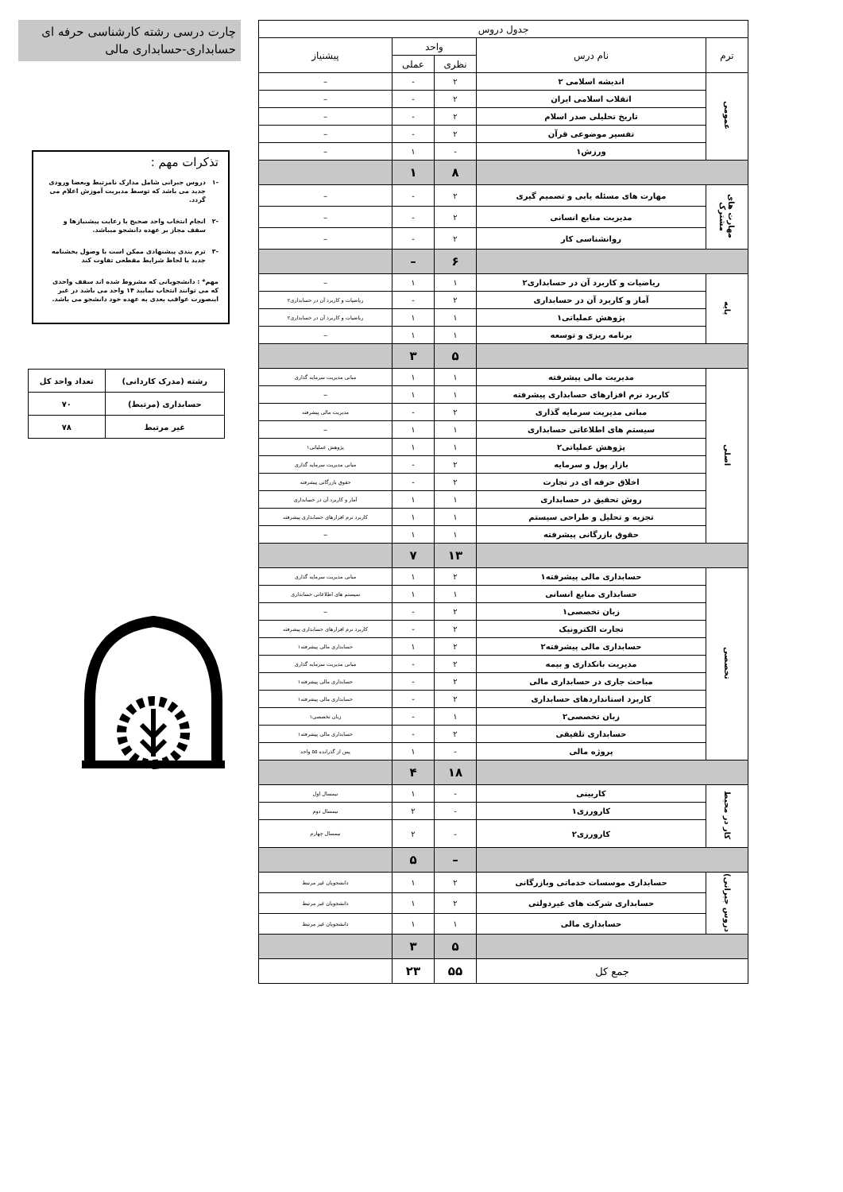چارت درسی رشته کارشناسی حرفه ای حسابداری-حسابداری مالی
تذکرات مهم :
-۱ دروس جبرانی شامل مدارک نامرتبط وبعضا ورودی جدید می باشد که توسط مدیریت آموزش اعلام می گردد.
-۲ انجام انتخاب واحد صحیح با رعایت پیشنیازها و سقف مجاز بر عهده دانشجو میباشد.
-۳ ترم بندی پیشنهادی ممکن است با وصول بخشنامه جدید یا لحاظ شرایط مقطعی تفاوت کند
مهم* : دانشجویانی که مشروط شده اند سقف واحدی که می توانند انتخاب نمایید ۱۴ واحد می باشد در غیر اینصورت عواقب بعدی به عهده خود دانشجو می باشد.
| رشته (مدرک کاردانی) | تعداد واحد کل |
| --- | --- |
| حسابداری (مرتبط) | ۷۰ |
| غیر مرتبط | ۷۸ |
| جدول دروس | | | | |
| --- | --- | --- | --- | --- |
| ترم | نام درس | واحد | | پیشنیاز |
| | | نظری | عملی | |
| عمومی | اندیشه اسلامی ۲ | ۲ | - | – |
| | انقلاب اسلامی ایران | ۲ | - | – |
| | تاریخ تحلیلی صدر اسلام | ۲ | - | – |
| | تفسیر موضوعی قرآن | ۲ | - | – |
| | ورزش۱ | - | ۱ | – |
| | | ۸ | ۱ | |
| مهارت های مشترک | مهارت های مسئله یابی و تصمیم گیری | ۲ | - | – |
| | مدیریت منابع انسانی | ۲ | - | – |
| | روانشناسی کار | ۲ | - | – |
| | | ۶ | – | |
| پایه | ریاضیات و کاربرد آن در حسابداری۲ | ۱ | ۱ | – |
| | آمار و کاربرد آن در حسابداری | ۲ | - | ریاضیات و کاربرد آن در حسابداری۲ |
| | پژوهش عملیاتی۱ | ۱ | ۱ | ریاضیات و کاربرد آن در حسابداری۲ |
| | برنامه ریزی و توسعه | ۱ | ۱ | – |
| | | ۵ | ۳ | |
| اصلی | مدیریت مالی پیشرفته | ۱ | ۱ | مبانی مدیریت سرمایه گذاری |
| | کاربرد نرم افزارهای حسابداری پیشرفته | ۱ | ۱ | – |
| | مبانی مدیریت سرمایه گذاری | ۲ | - | مدیریت مالی پیشرفته |
| | سیستم های اطلاعاتی حسابداری | ۱ | ۱ | – |
| | پژوهش عملیاتی۲ | ۱ | ۱ | پژوهش عملیاتی۱ |
| | بازار پول و سرمایه | ۲ | - | مبانی مدیریت سرمایه گذاری |
| | اخلاق حرفه ای در تجارت | ۲ | - | حقوق بازرگانی پیشرفته |
| | روش تحقیق در حسابداری | ۱ | ۱ | آمار و کاربرد آن در حسابداری |
| | تجزیه و تحلیل و طراحی سیستم | ۱ | ۱ | کاربرد نرم افزارهای حسابداری پیشرفته |
| | حقوق بازرگانی پیشرفته | ۱ | ۱ | – |
| | | ۱۳ | ۷ | |
| تخصصی | حسابداری مالی پیشرفته۱ | ۲ | ۱ | مبانی مدیریت سرمایه گذاری |
| | حسابداری منابع انسانی | ۱ | ۱ | سیستم های اطلاعاتی حسابداری |
| | زبان تخصصی۱ | ۲ | - | – |
| | تجارت الکترونیک | ۲ | - | کاربرد نرم افزارهای حسابداری پیشرفته |
| | حسابداری مالی پیشرفته۲ | ۲ | ۱ | حسابداری مالی پیشرفته۱ |
| | مدیریت بانکداری و بیمه | ۲ | - | مبانی مدیریت سرمایه گذاری |
| | مباحث جاری در حسابداری مالی | ۲ | - | حسابداری مالی پیشرفته۱ |
| | کاربرد استانداردهای حسابداری | ۲ | - | حسابداری مالی پیشرفته۱ |
| | زبان تخصصی۲ | ۱ | - | زبان تخصصی۱ |
| | حسابداری تلفیقی | ۲ | - | حسابداری مالی پیشرفته۱ |
| | پروژه مالی | - | ۱ | پس از گذرانده ۵۵ واحد |
| | | ۱۸ | ۴ | |
| کار در محیط | کاربینی | - | ۱ | نیمسال اول |
| | کارورزی۱ | - | ۲ | نیمسال دوم |
| | کارورزی۲ | - | ۲ | نیمسال چهارم |
| | | – | ۵ | |
| دروس جبرانی) | حسابداری موسسات خدماتی وبازرگانی | ۲ | ۱ | دانشجویان غیر مرتبط |
| | حسابداری شرکت های غیردولتی | ۲ | ۱ | دانشجویان غیر مرتبط |
| | حسابداری مالی | ۱ | ۱ | دانشجویان غیر مرتبط |
| | | ۵ | ۳ | |
| جمع کل | | ۵۵ | ۲۳ | |